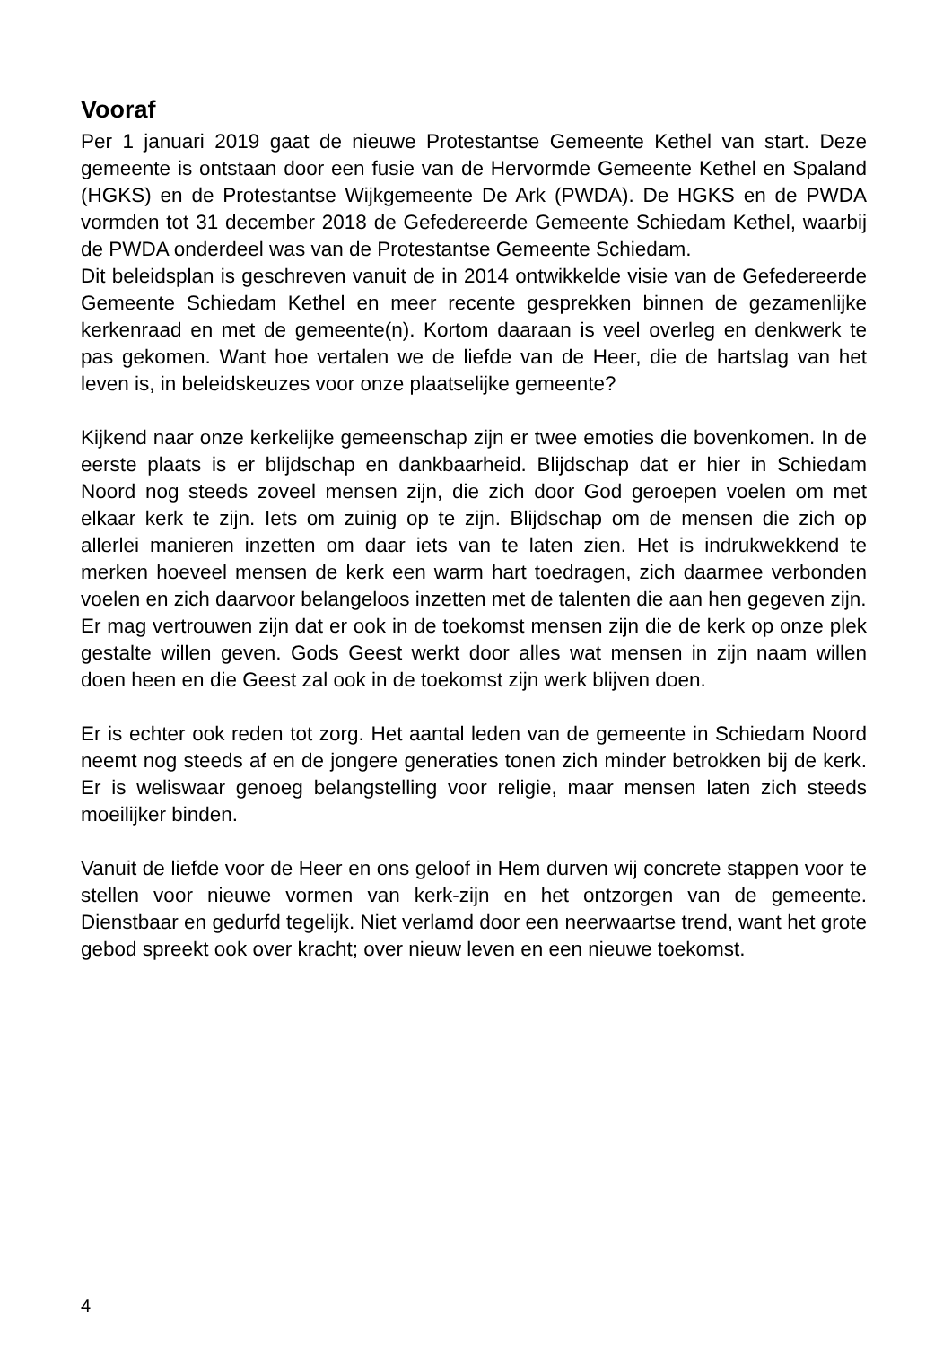Vooraf
Per 1 januari 2019 gaat de nieuwe Protestantse Gemeente Kethel van start. Deze gemeente is ontstaan door een fusie van de Hervormde Gemeente Kethel en Spaland (HGKS) en de Protestantse Wijkgemeente De Ark (PWDA). De HGKS en de PWDA vormden tot 31 december 2018 de Gefedereerde Gemeente Schiedam Kethel, waarbij de PWDA onderdeel was van de Protestantse Gemeente Schiedam.
Dit beleidsplan is geschreven vanuit de in 2014 ontwikkelde visie van de Gefedereerde Gemeente Schiedam Kethel en meer recente gesprekken binnen de gezamenlijke kerkenraad en met de gemeente(n). Kortom daaraan is veel overleg en denkwerk te pas gekomen. Want hoe vertalen we de liefde van de Heer, die de hartslag van het leven is, in beleidskeuzes voor onze plaatselijke gemeente?
Kijkend naar onze kerkelijke gemeenschap zijn er twee emoties die bovenkomen. In de eerste plaats is er blijdschap en dankbaarheid. Blijdschap dat er hier in Schiedam Noord nog steeds zoveel mensen zijn, die zich door God geroepen voelen om met elkaar kerk te zijn. Iets om zuinig op te zijn. Blijdschap om de mensen die zich op allerlei manieren inzetten om daar iets van te laten zien. Het is indrukwekkend te merken hoeveel mensen de kerk een warm hart toedragen, zich daarmee verbonden voelen en zich daarvoor belangeloos inzetten met de talenten die aan hen gegeven zijn.
Er mag vertrouwen zijn dat er ook in de toekomst mensen zijn die de kerk op onze plek gestalte willen geven. Gods Geest werkt door alles wat mensen in zijn naam willen doen heen en die Geest zal ook in de toekomst zijn werk blijven doen.
Er is echter ook reden tot zorg. Het aantal leden van de gemeente in Schiedam Noord neemt nog steeds af en de jongere generaties tonen zich minder betrokken bij de kerk. Er is weliswaar genoeg belangstelling voor religie, maar mensen laten zich steeds moeilijker binden.
Vanuit de liefde voor de Heer en ons geloof in Hem durven wij concrete stappen voor te stellen voor nieuwe vormen van kerk-zijn en het ontzorgen van de gemeente. Dienstbaar en gedurfd tegelijk. Niet verlamd door een neerwaartse trend, want het grote gebod spreekt ook over kracht; over nieuw leven en een nieuwe toekomst.
4